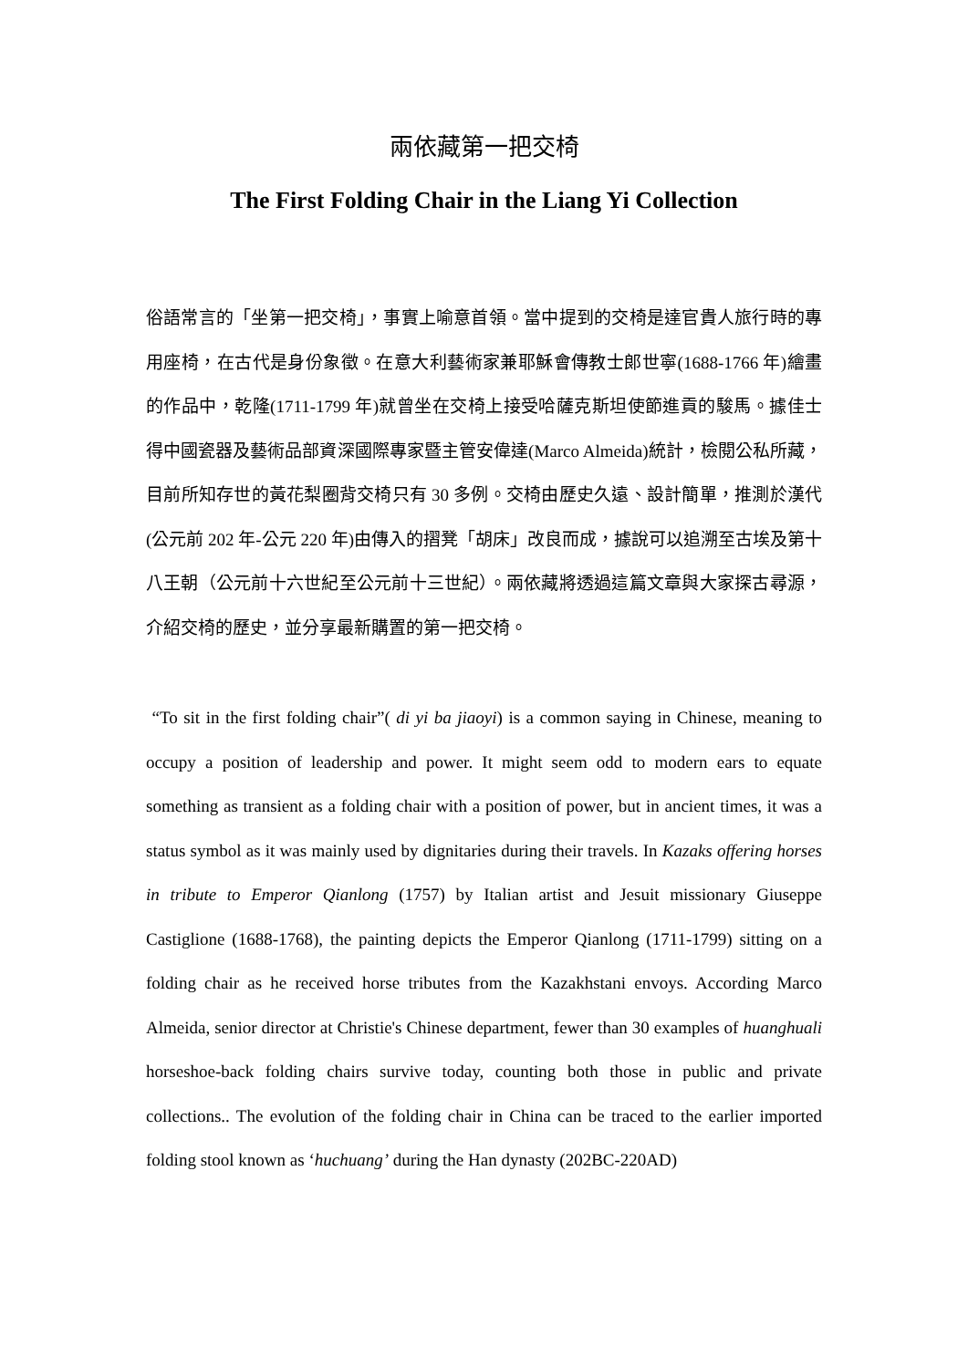兩依藏第一把交椅
The First Folding Chair in the Liang Yi Collection
俗語常言的「坐第一把交椅」，事實上喻意首領。當中提到的交椅是達官貴人旅行時的專用座椅，在古代是身份象徵。在意大利藝術家兼耶穌會傳教士郎世寧(1688-1766 年)繪畫的作品中，乾隆(1711-1799 年)就曾坐在交椅上接受哈薩克斯坦使節進貢的駿馬。據佳士得中國瓷器及藝術品部資深國際專家暨主管安偉達(Marco Almeida)統計，檢閱公私所藏，目前所知存世的黃花梨圈背交椅只有 30 多例。交椅由歷史久遠、設計簡單，推測於漢代(公元前 202 年-公元 220 年)由傳入的摺凳「胡床」改良而成，據說可以追溯至古埃及第十八王朝（公元前十六世紀至公元前十三世紀）。兩依藏將透過這篇文章與大家探古尋源，介紹交椅的歷史，並分享最新購置的第一把交椅。
“To sit in the first folding chair”( di yi ba jiaoyi) is a common saying in Chinese, meaning to occupy a position of leadership and power. It might seem odd to modern ears to equate something as transient as a folding chair with a position of power, but in ancient times, it was a status symbol as it was mainly used by dignitaries during their travels. In Kazaks offering horses in tribute to Emperor Qianlong (1757) by Italian artist and Jesuit missionary Giuseppe Castiglione (1688-1768), the painting depicts the Emperor Qianlong (1711-1799) sitting on a folding chair as he received horse tributes from the Kazakhstani envoys. According Marco Almeida, senior director at Christie's Chinese department, fewer than 30 examples of huanghuali horseshoe-back folding chairs survive today, counting both those in public and private collections.. The evolution of the folding chair in China can be traced to the earlier imported folding stool known as ‘huchuang’ during the Han dynasty (202BC-220AD)